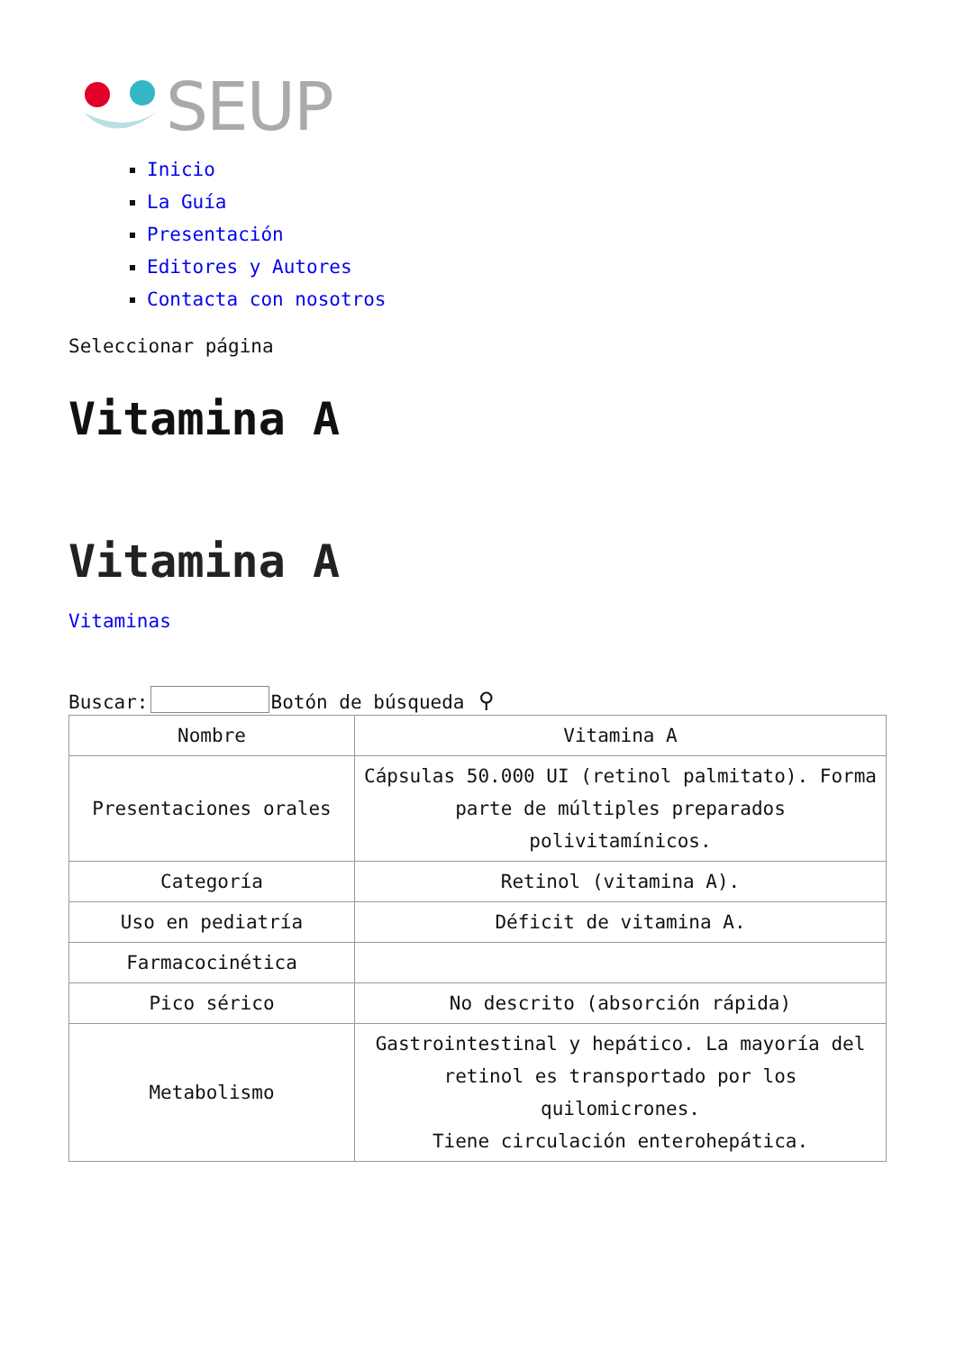SEUP
Inicio
La Guía
Presentación
Editores y Autores
Contacta con nosotros
Seleccionar página
Vitamina A
Vitamina A
Vitaminas
Buscar:Botón de búsqueda ⚲
| Nombre | Vitamina A |
| Presentaciones orales | Cápsulas 50.000 UI (retinol palmitato). Forma parte de múltiples preparados polivitamínicos. |
| Categoría | Retinol (vitamina A). |
| Uso en pediatría | Déficit de vitamina A. |
| Farmacocinética | |
| Pico sérico | No descrito (absorción rápida) |
| Metabolismo | Gastrointestinal y hepático. La mayoría del retinol es transportado por los quilomicrones. Tiene circulación enterohepática. |